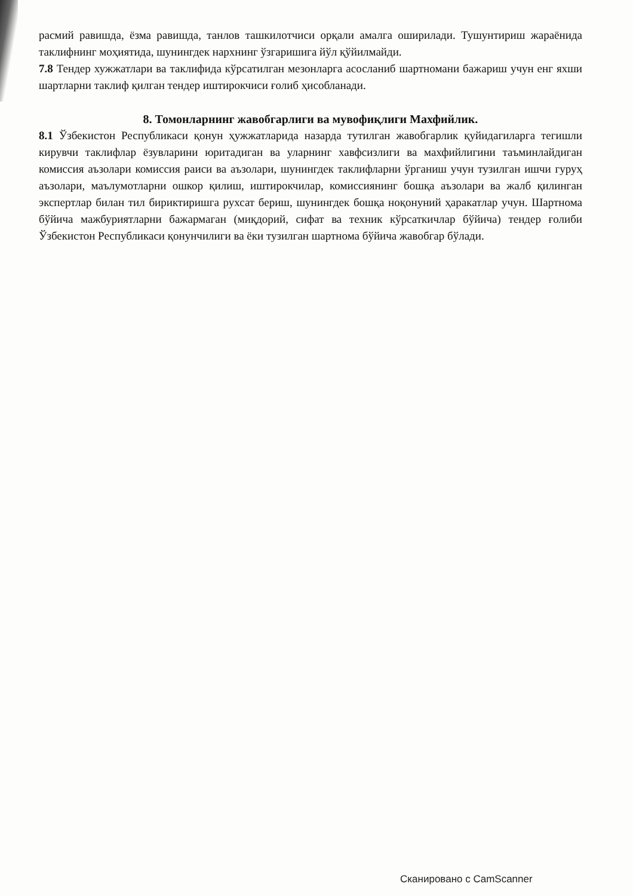расмий равишда, ёзма равишда, танлов ташкилотчиси орқали амалга оширилади. Тушунтириш жараёнида таклифнинг моҳиятида, шунингдек нархнинг ўзгаришига йўл қўйилмайди.
7.8 Тендер хужжатлари ва таклифида кўрсатилган мезонларга асосланиб шартномани бажариш учун енг яхши шартларни таклиф қилган тендер иштирокчиси ғолиб ҳисобланади.
8. Томонларнинг жавобгарлиги ва мувофиқлиги Махфийлик.
8.1 Ўзбекистон Республикаси қонун ҳужжатларида назарда тутилган жавобгарлик қуйидагиларга тегишли кирувчи таклифлар ёзувларини юритадиган ва уларнинг хавфсизлиги ва махфийлигини таъминлайдиган комиссия аъзолари комиссия раиси ва аъзолари, шунингдек таклифларни ўрганиш учун тузилган ишчи гуруҳ аъзолари, маълумотларни ошкор қилиш, иштирокчилар, комиссиянинг бошқа аъзолари ва жалб қилинган экспертлар билан тил бириктиришга рухсат бериш, шунингдек бошқа ноқонуний ҳаракатлар учун. Шартнома бўйича мажбуриятларни бажармаган (миқдорий, сифат ва техник кўрсаткичлар бўйича) тендер ғолиби Ўзбекистон Республикаси қонунчилиги ва ёки тузилган шартнома бўйича жавобгар бўлади.
Сканировано с CamScanner